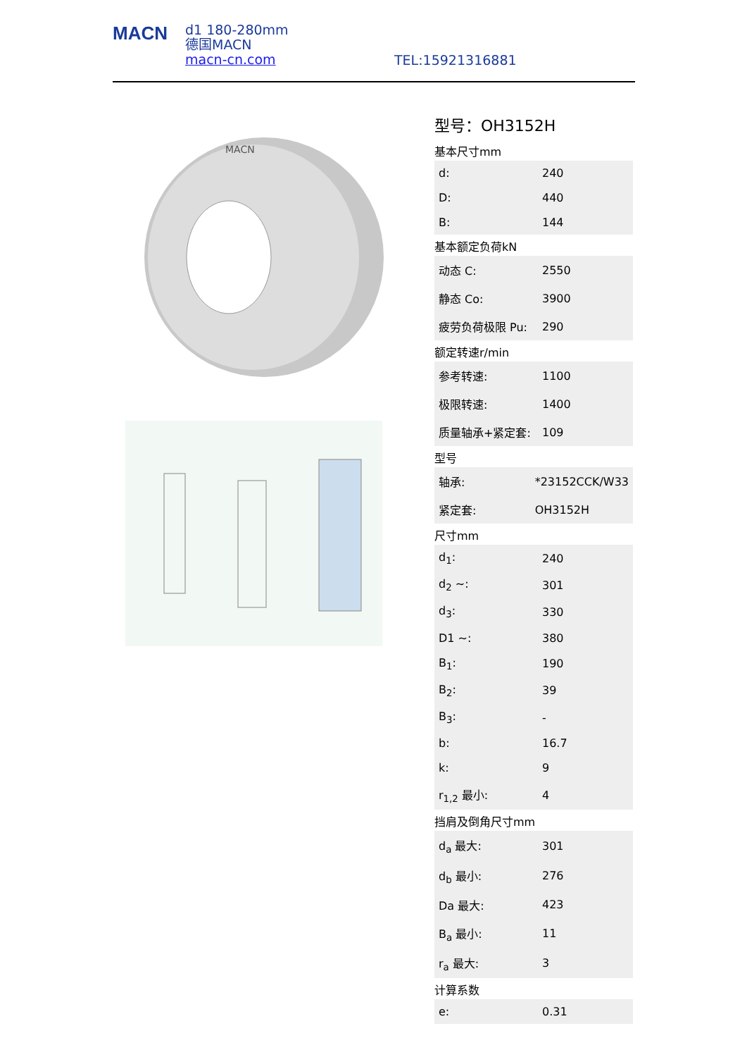MACN
d1 180-280mm
德国MACN
macn-cn.com
TEL:15921316881
MACN
型号：OH3152H
基本尺寸mm
| d: | 240 |
| D: | 440 |
| B: | 144 |
基本额定负荷kN
| 动态 C: | 2550 |
| 静态 Co: | 3900 |
| 疲劳负荷极限 Pu: | 290 |
额定转速r/min
| 参考转速: | 1100 |
| 极限转速: | 1400 |
| 质量轴承+紧定套: | 109 |
型号
| 轴承: | *23152CCK/W33 |
| 紧定套: | OH3152H |
尺寸mm
| d<sub>1</sub>: | 240 |
| d<sub>2</sub> ~: | 301 |
| d<sub>3</sub>: | 330 |
| D1 ~: | 380 |
| B<sub>1</sub>: | 190 |
| B<sub>2</sub>: | 39 |
| B<sub>3</sub>: | - |
| b: | 16.7 |
| k: | 9 |
| r<sub>1,2</sub> 最小: | 4 |
挡肩及倒角尺寸mm
| d<sub>a</sub> 最大: | 301 |
| d<sub>b</sub> 最小: | 276 |
| Da 最大: | 423 |
| B<sub>a</sub> 最小: | 11 |
| r<sub>a</sub> 最大: | 3 |
计算系数
| e: | 0.31 |